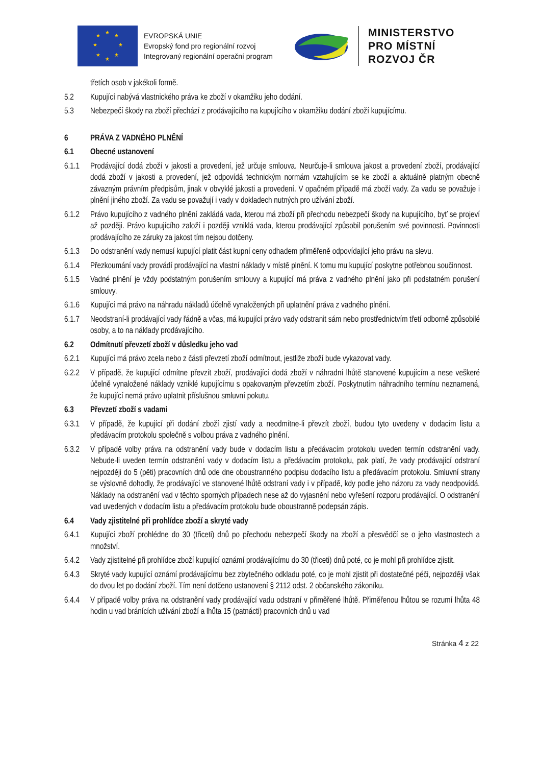★
★ ★
★ ★
★ ★
★
EVROPSKÁ UNIE
Evropský fond pro regionální rozvoj
Integrovaný regionální operační program
MINISTERSTVO
PRO MÍSTNÍ
ROZVOJ ČR
třetích osob v jakékoli formě.
5.2 Kupující nabývá vlastnického práva ke zboží v okamžiku jeho dodání.
5.3 Nebezpečí škody na zboží přechází z prodávajícího na kupujícího v okamžiku dodání zboží kupujícímu.
6 PRÁVA Z VADNÉHO PLNĚNÍ
6.1 Obecné ustanovení
6.1.1 Prodávající dodá zboží v jakosti a provedení, jež určuje smlouva. Neurčuje-li smlouva jakost a provedení zboží, prodávající dodá zboží v jakosti a provedení, jež odpovídá technickým normám vztahujícím se ke zboží a aktuálně platným obecně závazným právním předpisům, jinak v obvyklé jakosti a provedení. V opačném případě má zboží vady. Za vadu se považuje i plnění jiného zboží. Za vadu se považují i vady v dokladech nutných pro užívání zboží.
6.1.2 Právo kupujícího z vadného plnění zakládá vada, kterou má zboží při přechodu nebezpečí škody na kupujícího, byť se projeví až později. Právo kupujícího založí i později vzniklá vada, kterou prodávající způsobil porušením své povinnosti. Povinnosti prodávajícího ze záruky za jakost tím nejsou dotčeny.
6.1.3 Do odstranění vady nemusí kupující platit část kupní ceny odhadem přiměřeně odpovídající jeho právu na slevu.
6.1.4 Přezkoumání vady provádí prodávající na vlastní náklady v místě plnění. K tomu mu kupující poskytne potřebnou součinnost.
6.1.5 Vadné plnění je vždy podstatným porušením smlouvy a kupující má práva z vadného plnění jako při podstatném porušení smlouvy.
6.1.6 Kupující má právo na náhradu nákladů účelně vynaložených při uplatnění práva z vadného plnění.
6.1.7 Neodstraní-li prodávající vady řádně a včas, má kupující právo vady odstranit sám nebo prostřednictvím třetí odborně způsobilé osoby, a to na náklady prodávajícího.
6.2 Odmítnutí převzetí zboží v důsledku jeho vad
6.2.1 Kupující má právo zcela nebo z části převzetí zboží odmítnout, jestliže zboží bude vykazovat vady.
6.2.2 V případě, že kupující odmítne převzít zboží, prodávající dodá zboží v náhradní lhůtě stanovené kupujícím a nese veškeré účelně vynaložené náklady vzniklé kupujícímu s opakovaným převzetím zboží. Poskytnutím náhradního termínu neznamená, že kupující nemá právo uplatnit příslušnou smluvní pokutu.
6.3 Převzetí zboží s vadami
6.3.1 V případě, že kupující při dodání zboží zjistí vady a neodmítne-li převzít zboží, budou tyto uvedeny v dodacím listu a předávacím protokolu společně s volbou práva z vadného plnění.
6.3.2 V případě volby práva na odstranění vady bude v dodacím listu a předávacím protokolu uveden termín odstranění vady. Nebude-li uveden termín odstranění vady v dodacím listu a předávacím protokolu, pak platí, že vady prodávající odstraní nejpozději do 5 (pěti) pracovních dnů ode dne oboustranného podpisu dodacího listu a předávacím protokolu. Smluvní strany se výslovně dohodly, že prodávající ve stanovené lhůtě odstraní vady i v případě, kdy podle jeho názoru za vady neodpovídá. Náklady na odstranění vad v těchto sporných případech nese až do vyjasnění nebo vyřešení rozporu prodávající. O odstranění vad uvedených v dodacím listu a předávacím protokolu bude oboustranně podepsán zápis.
6.4 Vady zjistitelné při prohlídce zboží a skryté vady
6.4.1 Kupující zboží prohlédne do 30 (třiceti) dnů po přechodu nebezpečí škody na zboží a přesvědčí se o jeho vlastnostech a množství.
6.4.2 Vady zjistitelné při prohlídce zboží kupující oznámí prodávajícímu do 30 (třiceti) dnů poté, co je mohl při prohlídce zjistit.
6.4.3 Skryté vady kupující oznámí prodávajícímu bez zbytečného odkladu poté, co je mohl zjistit při dostatečné péči, nejpozději však do dvou let po dodání zboží. Tím není dotčeno ustanovení § 2112 odst. 2 občanského zákoníku.
6.4.4 V případě volby práva na odstranění vady prodávající vadu odstraní v přiměřené lhůtě. Přiměřenou lhůtou se rozumí lhůta 48 hodin u vad bránících užívání zboží a lhůta 15 (patnácti) pracovních dnů u vad
Stránka 4 z 22